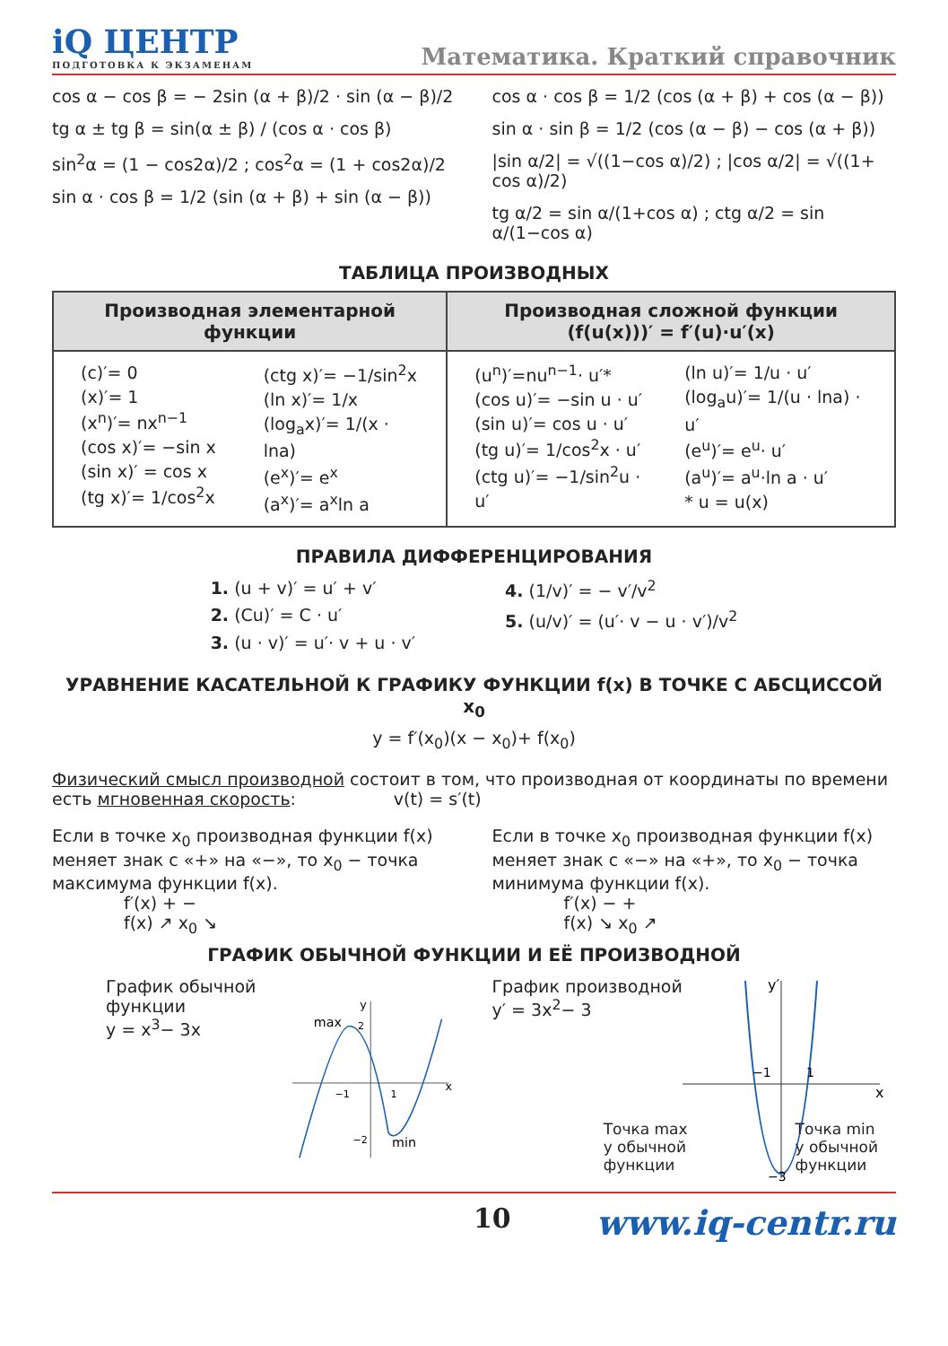iQ ЦЕНТР
ПОДГОТОВКА К ЭКЗАМЕНАМ
Математика. Краткий справочник
cos α − cos β = − 2sin (α + β)/2 · sin (α − β)/2
tg α ± tg β = sin(α ± β) / (cos α · cos β)
sin<sup>2</sup>α = (1 − cos2α)/2 ; cos<sup>2</sup>α = (1 + cos2α)/2
sin α · cos β = 1/2 (sin (α + β) + sin (α − β))
cos α · cos β = 1/2 (cos (α + β) + cos (α − β))
sin α · sin β = 1/2 (cos (α − β) − cos (α + β))
|sin α/2| = √((1−cos α)/2) ; |cos α/2| = √((1+ cos α)/2)
tg α/2 = sin α/(1+cos α) ; ctg α/2 = sin α/(1−cos α)
ТАБЛИЦА ПРОИЗВОДНЫХ
| Производная элементарной функции | Производная сложной функции (f(u(x)))′ = f′(u)·u′(x) |
| --- | --- |
| (c)′= 0 (x)′= 1 (x<sup>n</sup>)′= nx<sup>n−1</sup> (cos x)′= −sin x (sin x)′ = cos x (tg x)′= 1/cos<sup>2</sup>x (ctg x)′= −1/sin<sup>2</sup>x (ln x)′= 1/x (log<sub>a</sub>x)′= 1/(x · lna) (e<sup>x</sup>)′= e<sup>x</sup> (a<sup>x</sup>)′= a<sup>x</sup>ln a | (u<sup>n</sup>)′=nu<sup>n−1</sup>· u′* (cos u)′= −sin u · u′ (sin u)′= cos u · u′ (tg u)′= 1/cos<sup>2</sup>x · u′ (ctg u)′= −1/sin<sup>2</sup>u · u′ (ln u)′= 1/u · u′ (log<sub>a</sub>u)′= 1/(u · lna) · u′ (e<sup>u</sup>)′= e<sup>u</sup>· u′ (a<sup>u</sup>)′= a<sup>u</sup>·ln a · u′ * u = u(x) |
ПРАВИЛА ДИФФЕРЕНЦИРОВАНИЯ
1. (u + v)′ = u′ + v′
2. (Cu)′ = C · u′
3. (u · v)′ = u′· v + u · v′
4. (1/v)′ = − v′/v<sup>2</sup>
5. (u/v)′ = (u′· v − u · v′)/v<sup>2</sup>
УРАВНЕНИЕ КАСАТЕЛЬНОЙ К ГРАФИКУ ФУНКЦИИ f(x) В ТОЧКЕ С АБСЦИССОЙ x<sub>0</sub>
y = f′(x<sub>0</sub>)(x − x<sub>0</sub>)+ f(x<sub>0</sub>)
Физический смысл производной состоит в том, что производная от координаты по времени есть мгновенная скорость: v(t) = s′(t)
Если в точке x<sub>0</sub> производная функции f(x) меняет знак с «+» на «−», то x<sub>0</sub> − точка максимума функции f(x).
f′(x) + −
f(x) ↗ x<sub>0</sub> ↘
Если в точке x<sub>0</sub> производная функции f(x) меняет знак с «−» на «+», то x<sub>0</sub> − точка минимума функции f(x).
f′(x) − +
f(x) ↘ x<sub>0</sub> ↗
ГРАФИК ОБЫЧНОЙ ФУНКЦИИ И ЕЁ ПРОИЗВОДНОЙ
График обычной функции
y = x<sup>3</sup>− 3x
max
x
y
min
−1
1
2
−2
График производной
y′ = 3x<sup>2</sup>− 3
x
y′
−1
1
−3
Точка max
у обычной
функции Точка min
у обычной
функции
10 www.iq-centr.ru